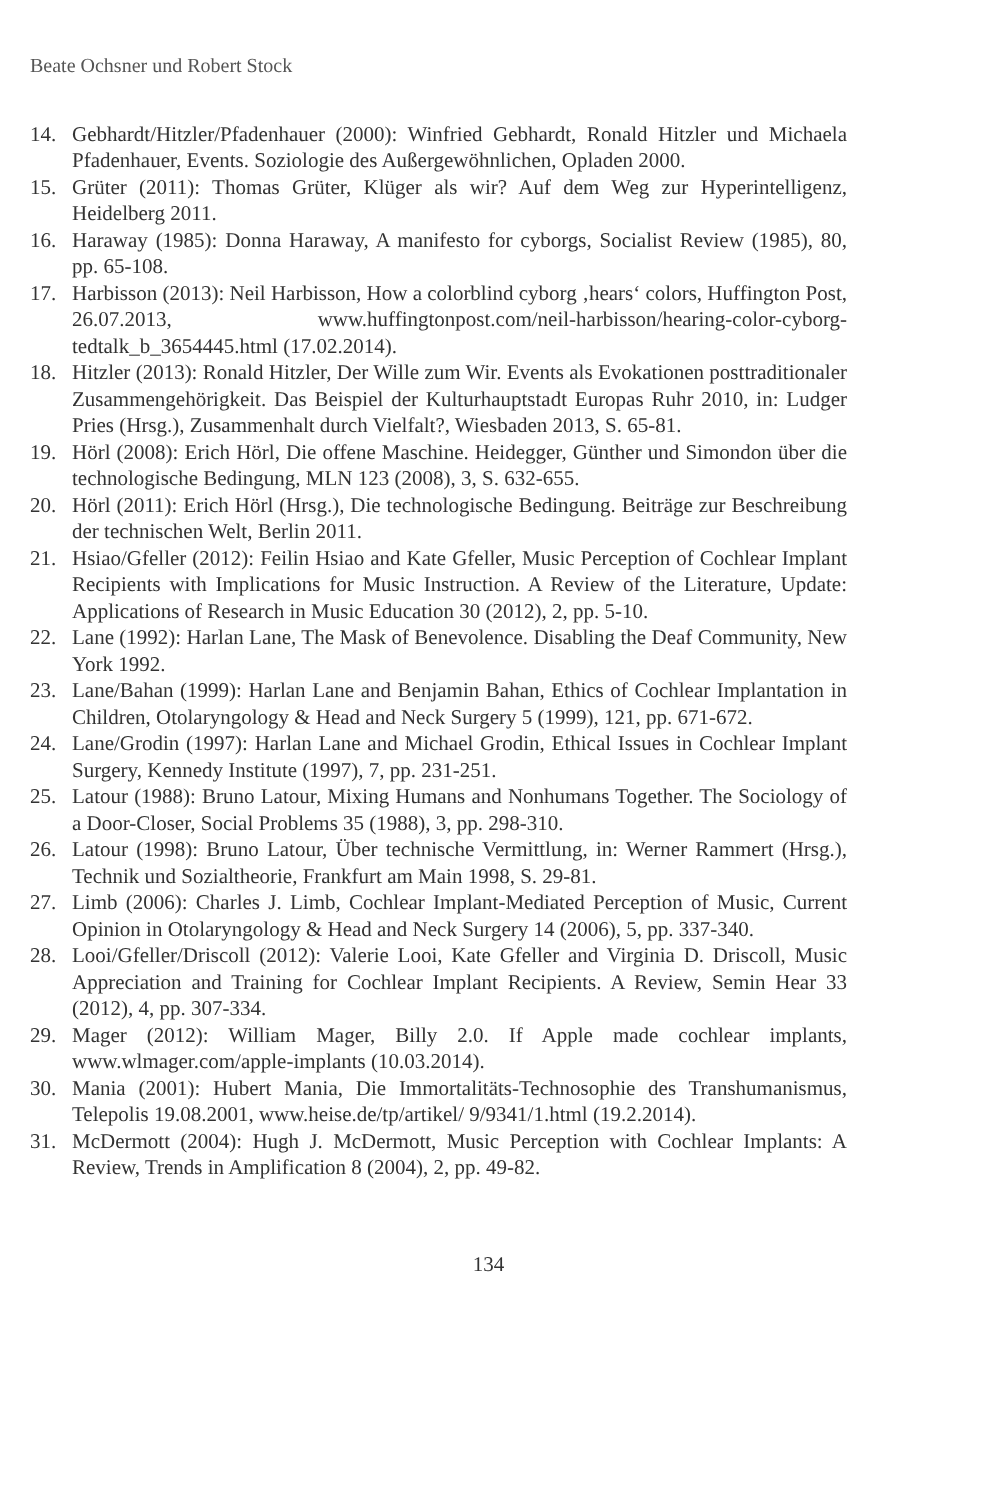Beate Ochsner und Robert Stock
14. Gebhardt/Hitzler/Pfadenhauer (2000): Winfried Gebhardt, Ronald Hitzler und Michaela Pfadenhauer, Events. Soziologie des Außergewöhnlichen, Opladen 2000.
15. Grüter (2011): Thomas Grüter, Klüger als wir? Auf dem Weg zur Hyperintelligenz, Heidelberg 2011.
16. Haraway (1985): Donna Haraway, A manifesto for cyborgs, Socialist Review (1985), 80, pp. 65-108.
17. Harbisson (2013): Neil Harbisson, How a colorblind cyborg ‚hears‘ colors, Huffington Post, 26.07.2013, www.huffingtonpost.com/neil-harbisson/hearing-color-cyborg-tedtalk_b_3654445.html (17.02.2014).
18. Hitzler (2013): Ronald Hitzler, Der Wille zum Wir. Events als Evokationen posttraditionaler Zusammengehörigkeit. Das Beispiel der Kulturhauptstadt Europas Ruhr 2010, in: Ludger Pries (Hrsg.), Zusammenhalt durch Vielfalt?, Wiesbaden 2013, S. 65-81.
19. Hörl (2008): Erich Hörl, Die offene Maschine. Heidegger, Günther und Simondon über die technologische Bedingung, MLN 123 (2008), 3, S. 632-655.
20. Hörl (2011): Erich Hörl (Hrsg.), Die technologische Bedingung. Beiträge zur Beschreibung der technischen Welt, Berlin 2011.
21. Hsiao/Gfeller (2012): Feilin Hsiao and Kate Gfeller, Music Perception of Cochlear Implant Recipients with Implications for Music Instruction. A Review of the Literature, Update: Applications of Research in Music Education 30 (2012), 2, pp. 5-10.
22. Lane (1992): Harlan Lane, The Mask of Benevolence. Disabling the Deaf Community, New York 1992.
23. Lane/Bahan (1999): Harlan Lane and Benjamin Bahan, Ethics of Cochlear Implantation in Children, Otolaryngology & Head and Neck Surgery 5 (1999), 121, pp. 671-672.
24. Lane/Grodin (1997): Harlan Lane and Michael Grodin, Ethical Issues in Cochlear Implant Surgery, Kennedy Institute (1997), 7, pp. 231-251.
25. Latour (1988): Bruno Latour, Mixing Humans and Nonhumans Together. The Sociology of a Door-Closer, Social Problems 35 (1988), 3, pp. 298-310.
26. Latour (1998): Bruno Latour, Über technische Vermittlung, in: Werner Rammert (Hrsg.), Technik und Sozialtheorie, Frankfurt am Main 1998, S. 29-81.
27. Limb (2006): Charles J. Limb, Cochlear Implant-Mediated Perception of Music, Current Opinion in Otolaryngology & Head and Neck Surgery 14 (2006), 5, pp. 337-340.
28. Looi/Gfeller/Driscoll (2012): Valerie Looi, Kate Gfeller and Virginia D. Driscoll, Music Appreciation and Training for Cochlear Implant Recipients. A Review, Semin Hear 33 (2012), 4, pp. 307-334.
29. Mager (2012): William Mager, Billy 2.0. If Apple made cochlear implants, www.wlmager.com/apple-implants (10.03.2014).
30. Mania (2001): Hubert Mania, Die Immortalitäts-Technosophie des Transhumanismus, Telepolis 19.08.2001, www.heise.de/tp/artikel/ 9/9341/1.html (19.2.2014).
31. McDermott (2004): Hugh J. McDermott, Music Perception with Cochlear Implants: A Review, Trends in Amplification 8 (2004), 2, pp. 49-82.
134